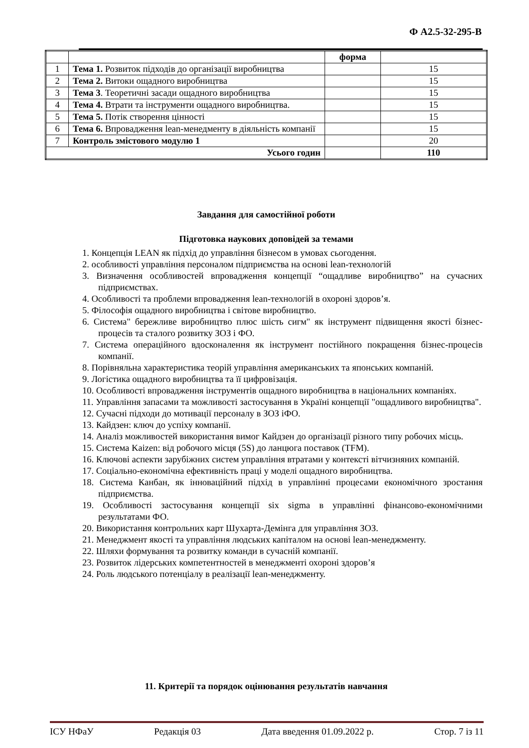Ф А2.5-32-295-В
| | | форма | |
| 1 | Тема 1. Розвиток підходів до організації виробництва | | 15 |
| 2 | Тема 2. Витоки ощадного виробництва | | 15 |
| 3 | Тема 3 . Теоретичні засади ощадного виробництва | | 15 |
| 4 | Тема 4. Втрати та інструменти ощадного виробництва. | | 15 |
| 5 | Тема 5. Потік створення цінності | | 15 |
| 6 | Тема 6. Впровадження lean-менедменту в діяльність компанії | | 15 |
| 7 | Контроль змістового модулю 1 | | 20 |
| Усього годин | | | 110 |
Завдання для самостійної роботи
Підготовка наукових доповідей за темами
1. Концепція LEAN як підхід до управління бізнесом в умовах сьогодення.
2. особливості управління персоналом підприємства на основі lean-технологій
3. Визначення особливостей впровадження концепції “ощадливе виробництво” на сучасних підприємствах.
4. Особливості та проблеми впровадження lean-технологій в охороні здоров’я.
5. Філософія ощадного виробництва і світове виробництво.
6. Система" бережливе виробництво плюс шість сигм" як інструмент підвищення якості бізнес-процесів та сталого розвитку ЗОЗ і ФО.
7. Система операційного вдосконалення як інструмент постійного покращення бізнес-процесів компанії.
8. Порівняльна характеристика теорій управління американських та японських компаній.
9. Логістика ощадного виробництва та її цифровізація.
10. Особливості впровадження інструментів ощадного виробництва в національних компаніях.
11. Управління запасами та можливості застосування в Україні концепції "ощадливого виробництва".
12. Сучасні підходи до мотивації персоналу в ЗОЗ іФО.
13. Кайдзен: ключ до успіху компанії.
14. Аналіз можливостей використання вимог Кайдзен до організації різного типу робочих місць.
15. Система Kaizen: від робочого місця (5S) до ланцюга поставок (TFM).
16. Ключові аспекти зарубіжних систем управління втратами у контексті вітчизняних компаній.
17. Соціально-економічна ефективність праці у моделі ощадного виробництва.
18. Система Канбан, як інноваційний підхід в управлінні процесами економічного зростання підприємства.
19. Особливості застосування концепції six sigma в управлінні фінансово-економічними результатами ФО.
20. Використання контрольних карт Шухарта-Демінга для управління ЗОЗ.
21. Менеджмент якості та управління людських капіталом на основі lean-менеджменту.
22. Шляхи формування та розвитку команди в сучасній компанії.
23. Розвиток лідерських компетентностей в менеджменті охороні здоров’я
24. Роль людського потенціалу в реалізації lean-менеджменту.
11. Критерії та порядок оцінювання результатів навчання
ІСУ НФаУ Редакція 03 Дата введення 01.09.2022 р. Стор. 7 із 11